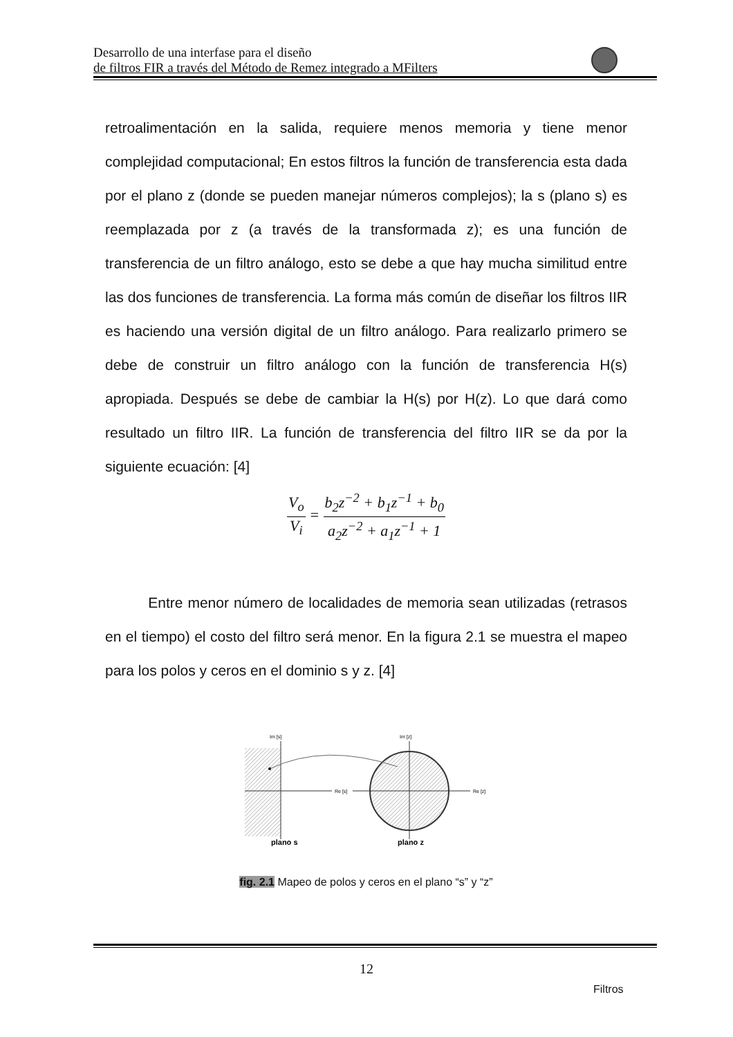Desarrollo de una interfase para el diseño
de filtros FIR a través del Método de Remez integrado a MFilters
retroalimentación en la salida, requiere menos memoria y tiene menor complejidad computacional; En estos filtros la función de transferencia esta dada por el plano z (donde se pueden manejar números complejos); la s (plano s) es reemplazada por z (a través de la transformada z); es una función de transferencia de un filtro análogo, esto se debe a que hay mucha similitud entre las dos funciones de transferencia. La forma más común de diseñar los filtros IIR es haciendo una versión digital de un filtro análogo. Para realizarlo primero se debe de construir un filtro análogo con la función de transferencia H(s) apropiada. Después se debe de cambiar la H(s) por H(z). Lo que dará como resultado un filtro IIR. La función de transferencia del filtro IIR se da por la siguiente ecuación: [4]
V<sub>o</sub> V<sub>i</sub> = b<sub>2</sub>z<sup>−2</sup> + b<sub>1</sub>z<sup>−1</sup> + b<sub>0</sub> a<sub>2</sub>z<sup>−2</sup> + a<sub>1</sub>z<sup>−1</sup> + 1
Entre menor número de localidades de memoria sean utilizadas (retrasos en el tiempo) el costo del filtro será menor. En la figura 2.1 se muestra el mapeo para los polos y ceros en el dominio s y z. [4]
Im [s]
Re [s]
Im [z]
Re [z]
plano s
plano z
fig. 2.1 Mapeo de polos y ceros en el plano “s” y “z”
12
Filtros